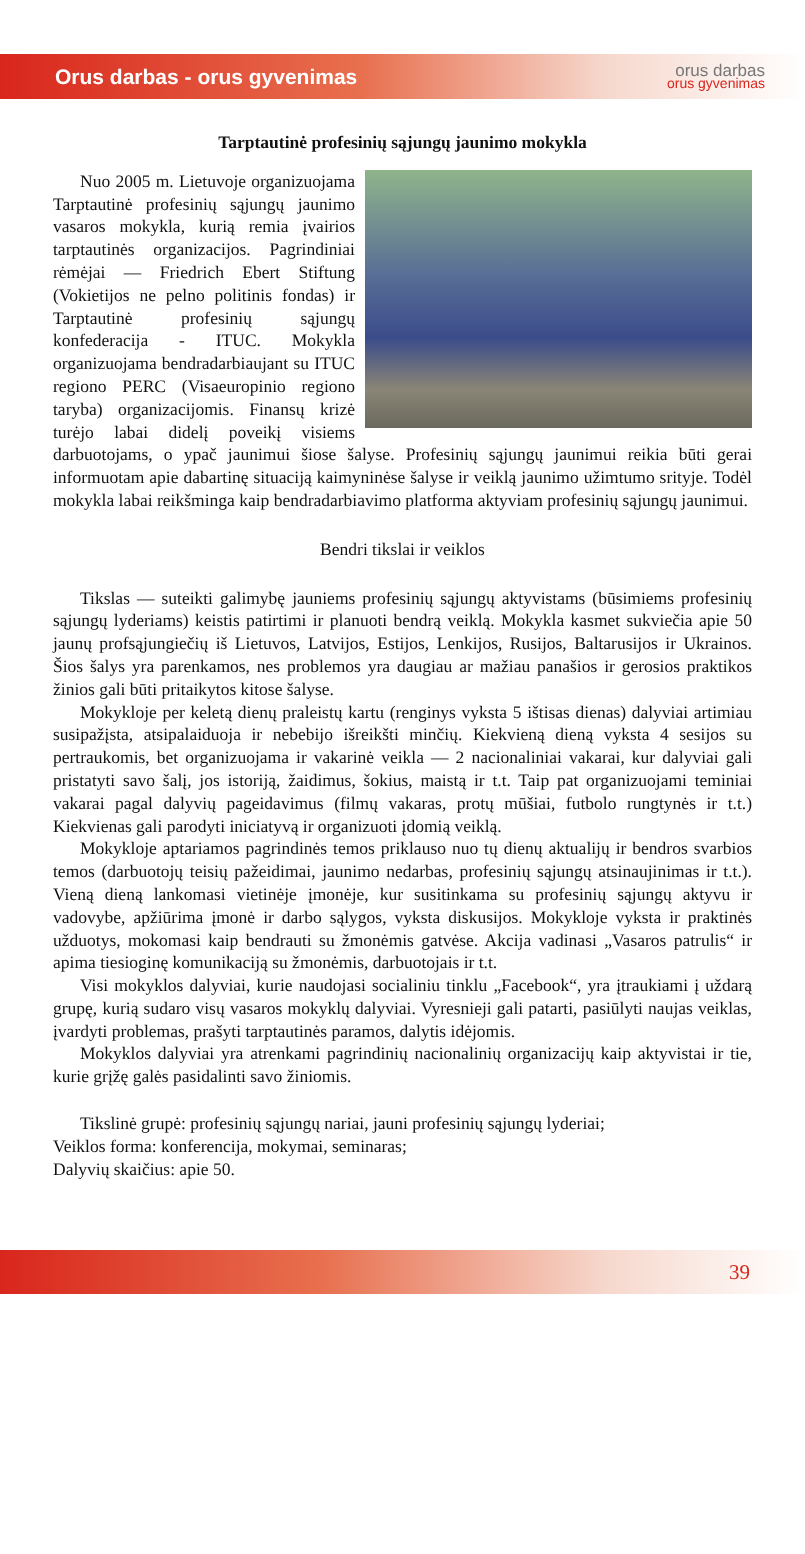Orus darbas - orus gyvenimas
orus darbas
orus gyvenimas
Tarptautinė profesinių sąjungų jaunimo mokykla
Nuo 2005 m. Lietuvoje organizuojama Tarptautinė profesinių sąjungų jaunimo vasaros mokykla, kurią remia įvairios tarptautinės organizacijos. Pagrindiniai rėmėjai — Friedrich Ebert Stiftung (Vokietijos ne pelno politinis fondas) ir Tarptautinė profesinių sąjungų konfederacija - ITUC. Mokykla organizuojama bendradarbiaujant su ITUC regiono PERC (Visaeuropinio regiono taryba) organizacijomis. Finansų krizė turėjo labai didelį poveikį visiems darbuotojams, o ypač jaunimui šiose šalyse. Profesinių sąjungų jaunimui reikia būti gerai informuotam apie dabartinę situaciją kaimyninėse šalyse ir veiklą jaunimo užimtumo srityje. Todėl mokykla labai reikšminga kaip bendradarbiavimo platforma aktyviam profesinių sąjungų jaunimui.
Bendri tikslai ir veiklos
Tikslas — suteikti galimybę jauniems profesinių sąjungų aktyvistams (būsimiems profesinių sąjungų lyderiams) keistis patirtimi ir planuoti bendrą veiklą. Mokykla kasmet sukviečia apie 50 jaunų profsąjungiečių iš Lietuvos, Latvijos, Estijos, Lenkijos, Rusijos, Baltarusijos ir Ukrainos. Šios šalys yra parenkamos, nes problemos yra daugiau ar mažiau panašios ir gerosios praktikos žinios gali būti pritaikytos kitose šalyse.
Mokykloje per keletą dienų praleistų kartu (renginys vyksta 5 ištisas dienas) dalyviai artimiau susipažįsta, atsipalaiduoja ir nebebijo išreikšti minčių. Kiekvieną dieną vyksta 4 sesijos su pertraukomis, bet organizuojama ir vakarinė veikla — 2 nacionaliniai vakarai, kur dalyviai gali pristatyti savo šalį, jos istoriją, žaidimus, šokius, maistą ir t.t. Taip pat organizuojami teminiai vakarai pagal dalyvių pageidavimus (filmų vakaras, protų mūšiai, futbolo rungtynės ir t.t.) Kiekvienas gali parodyti iniciatyvą ir organizuoti įdomią veiklą.
Mokykloje aptariamos pagrindinės temos priklauso nuo tų dienų aktualijų ir bendros svarbios temos (darbuotojų teisių pažeidimai, jaunimo nedarbas, profesinių sąjungų atsinaujinimas ir t.t.). Vieną dieną lankomasi vietinėje įmonėje, kur susitinkama su profesinių sąjungų aktyvu ir vadovybe, apžiūrima įmonė ir darbo sąlygos, vyksta diskusijos. Mokykloje vyksta ir praktinės užduotys, mokomasi kaip bendrauti su žmonėmis gatvėse. Akcija vadinasi „Vasaros patrulis“ ir apima tiesioginę komunikaciją su žmonėmis, darbuotojais ir t.t.
Visi mokyklos dalyviai, kurie naudojasi socialiniu tinklu „Facebook“, yra įtraukiami į uždarą grupę, kurią sudaro visų vasaros mokyklų dalyviai. Vyresnieji gali patarti, pasiūlyti naujas veiklas, įvardyti problemas, prašyti tarptautinės paramos, dalytis idėjomis.
Mokyklos dalyviai yra atrenkami pagrindinių nacionalinių organizacijų kaip aktyvistai ir tie, kurie grįžę galės pasidalinti savo žiniomis.
Tikslinė grupė: profesinių sąjungų nariai, jauni profesinių sąjungų lyderiai;
Veiklos forma: konferencija, mokymai, seminaras;
Dalyvių skaičius: apie 50.
39